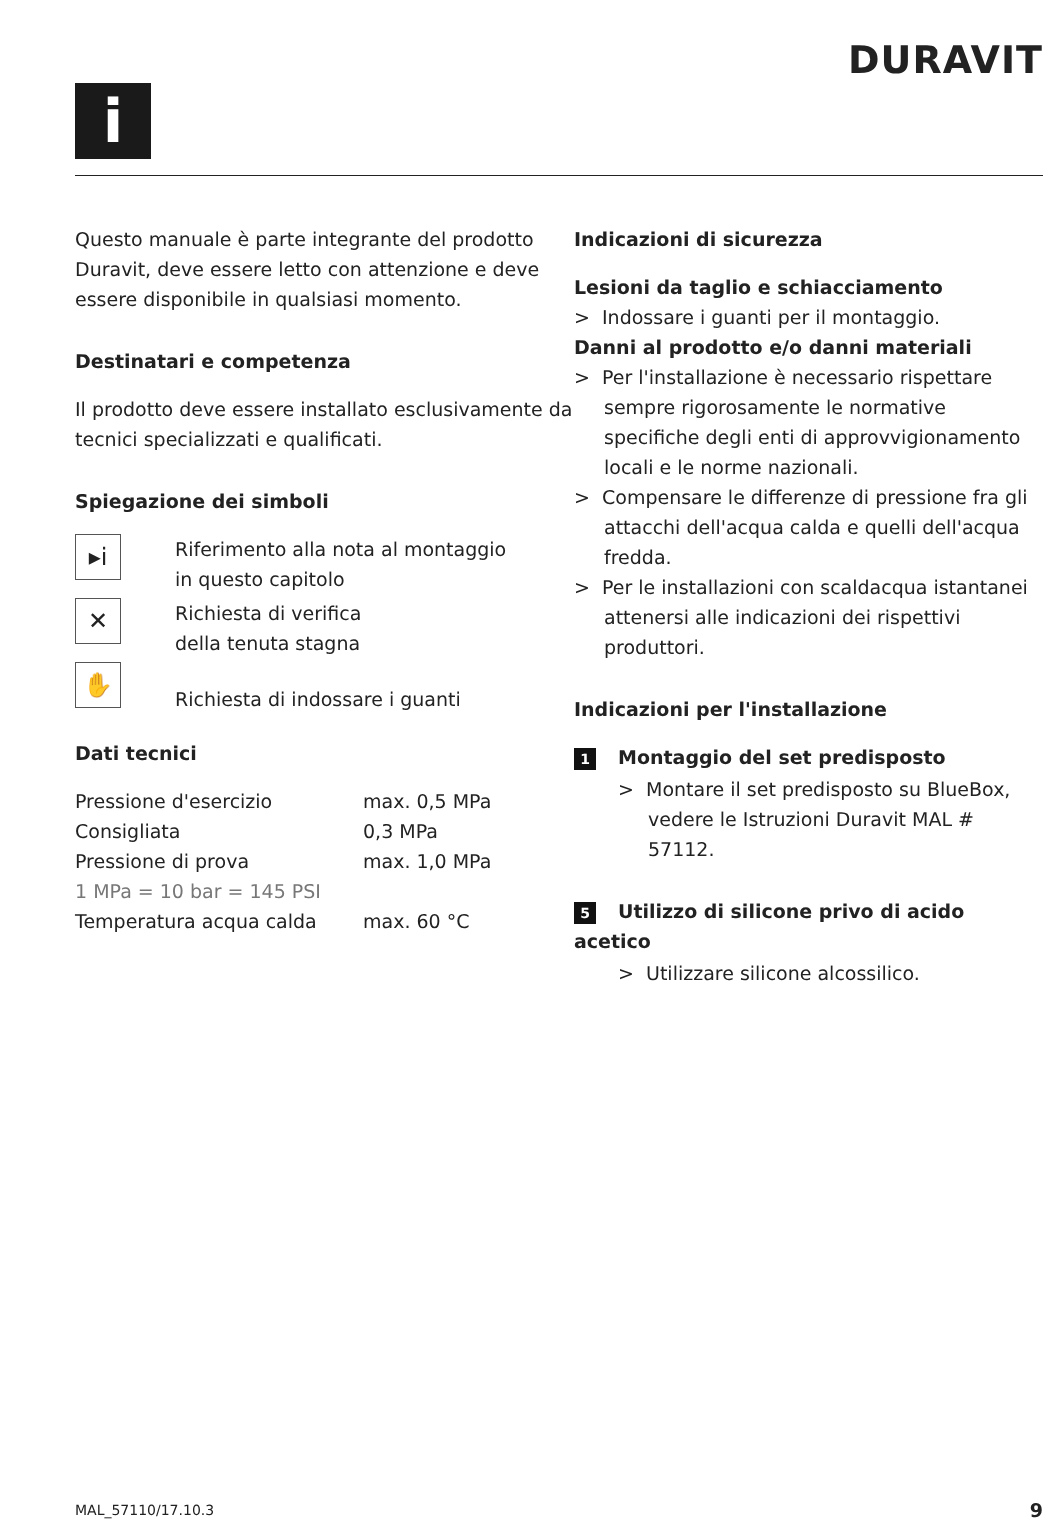i
DURAVIT
Questo manuale è parte integrante del prodotto Duravit, deve essere letto con attenzione e deve essere disponibile in qualsiasi momento.
Destinatari e competenza
Il prodotto deve essere installato esclusivamente da tecnici specializzati e qualificati.
Spiegazione dei simboli
▸i
Riferimento alla nota al montaggio
in questo capitolo
✕
Richiesta di verifica
della tenuta stagna
✋
Richiesta di indossare i guanti
Dati tecnici
| Pressione d'esercizio | max. 0,5 MPa |
| Consigliata | 0,3 MPa |
| Pressione di prova | max. 1,0 MPa |
| 1 MPa = 10 bar = 145 PSI | |
| Temperatura acqua calda | max. 60 °C |
Indicazioni di sicurezza
Lesioni da taglio e schiacciamento
> Indossare i guanti per il montaggio.
Danni al prodotto e/o danni materiali
> Per l'installazione è necessario rispettare sempre rigorosamente le normative specifiche degli enti di approvvigionamento locali e le norme nazionali.
> Compensare le differenze di pressione fra gli attacchi dell'acqua calda e quelli dell'acqua fredda.
> Per le installazioni con scaldacqua istantanei attenersi alle indicazioni dei rispettivi produttori.
Indicazioni per l'installazione
1 Montaggio del set predisposto
> Montare il set predisposto su BlueBox, vedere le Istruzioni Duravit MAL # 57112.
5 Utilizzo di silicone privo di acido acetico
> Utilizzare silicone alcossilico.
MAL_57110/17.10.3 9